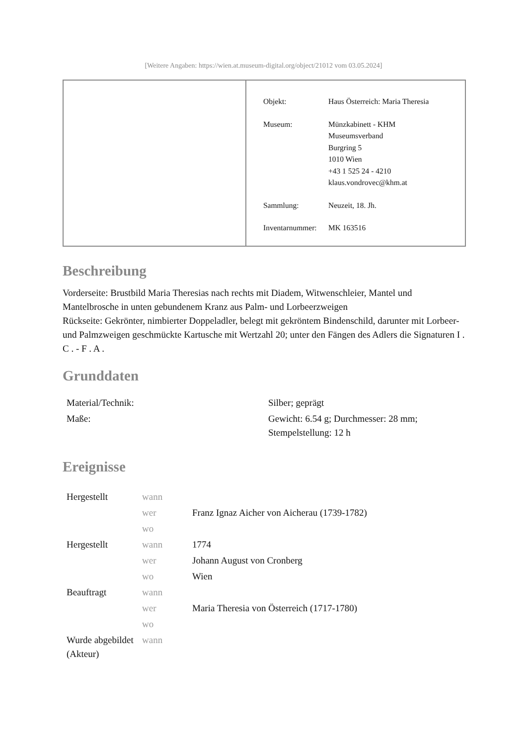[Weitere Angaben: https://wien.at.museum-digital.org/object/21012 vom 03.05.2024]
| Objekt: | Haus Österreich: Maria Theresia |
| Museum: | Münzkabinett - KHM Museumsverband Burgring 5 1010 Wien +43 1 525 24 - 4210 klaus.vondrovec@khm.at |
| Sammlung: | Neuzeit, 18. Jh. |
| Inventarnummer: | MK 163516 |
Beschreibung
Vorderseite: Brustbild Maria Theresias nach rechts mit Diadem, Witwenschleier, Mantel und Mantelbrosche in unten gebundenem Kranz aus Palm- und Lorbeerzweigen
Rückseite: Gekrönter, nimbierter Doppeladler, belegt mit gekröntem Bindenschild, darunter mit Lorbeer- und Palmzweigen geschmückte Kartusche mit Wertzahl 20; unter den Fängen des Adlers die Signaturen I . C . - F . A .
Grunddaten
| Material/Technik: | Silber; geprägt |
| Maße: | Gewicht: 6.54 g; Durchmesser: 28 mm; Stempelstellung: 12 h |
Ereignisse
| Hergestellt | wann | |
| | wer | Franz Ignaz Aicher von Aicherau (1739-1782) |
| | wo | |
| Hergestellt | wann | 1774 |
| | wer | Johann August von Cronberg |
| | wo | Wien |
| Beauftragt | wann | |
| | wer | Maria Theresia von Österreich (1717-1780) |
| | wo | |
| Wurde abgebildet (Akteur) | wann | |